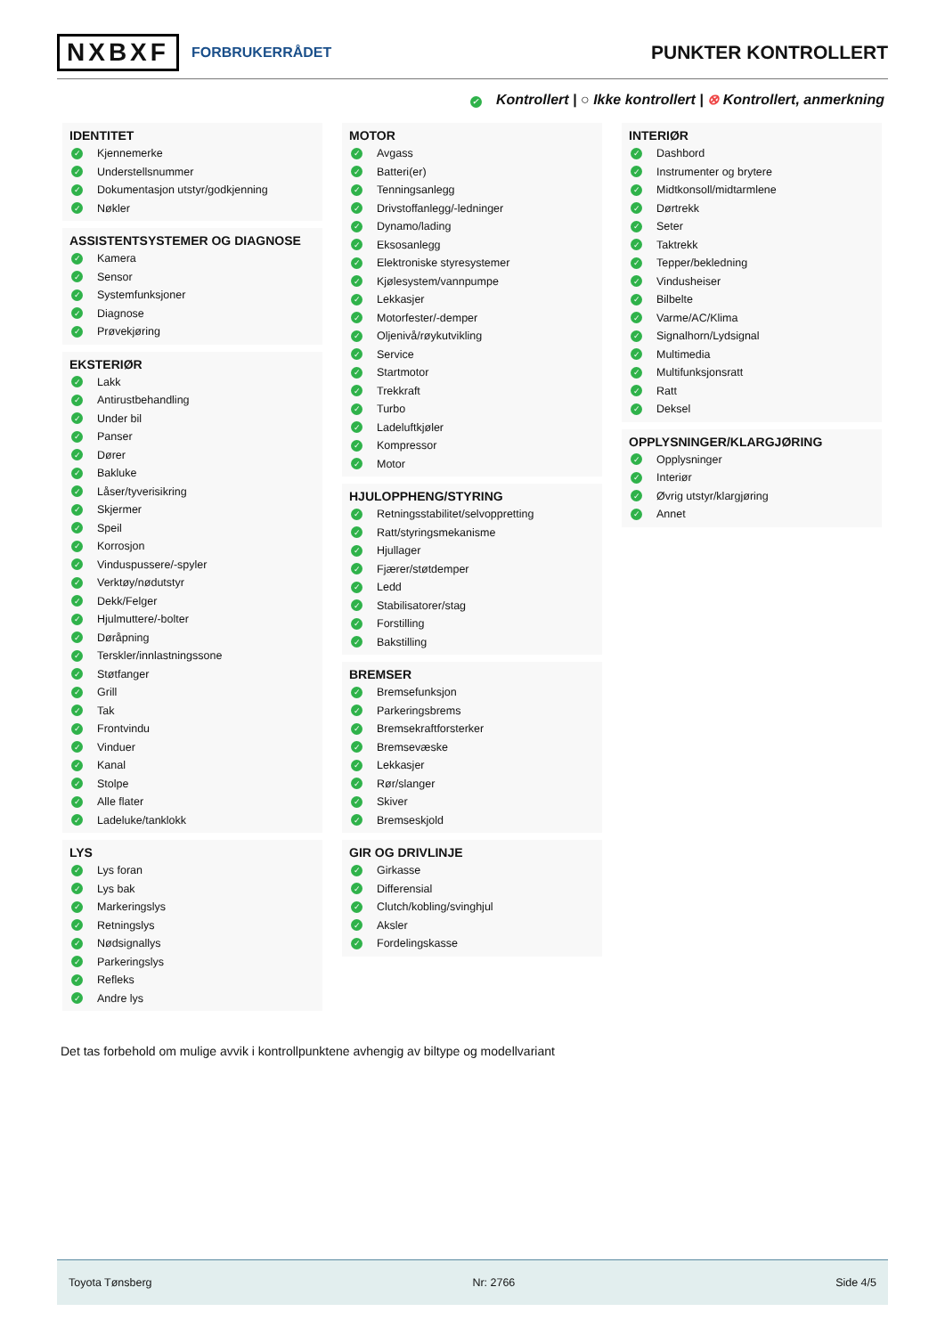NXBXF FORBRUKERRÅDET
PUNKTER KONTROLLERT
✓ Kontrollert | ○ Ikke kontrollert | ⊗ Kontrollert, anmerkning
IDENTITET
✓ Kjennemerke
✓ Understellsnummer
✓ Dokumentasjon utstyr/godkjenning
✓ Nøkler
ASSISTENTSYSTEMER OG DIAGNOSE
✓ Kamera
✓ Sensor
✓ Systemfunksjoner
✓ Diagnose
✓ Prøvekjøring
EKSTERIØR
✓ Lakk
✓ Antirustbehandling
✓ Under bil
✓ Panser
✓ Dører
✓ Bakluke
✓ Låser/tyverisikring
✓ Skjermer
✓ Speil
✓ Korrosjon
✓ Vinduspussere/-spyler
✓ Verktøy/nødutstyr
✓ Dekk/Felger
✓ Hjulmuttere/-bolter
✓ Døråpning
✓ Terskler/innlastningssone
✓ Støtfanger
✓ Grill
✓ Tak
✓ Frontvindu
✓ Vinduer
✓ Kanal
✓ Stolpe
✓ Alle flater
✓ Ladeluke/tanklokk
LYS
✓ Lys foran
✓ Lys bak
✓ Markeringslys
✓ Retningslys
✓ Nødsignallys
✓ Parkeringslys
✓ Refleks
✓ Andre lys
MOTOR
✓ Avgass
✓ Batteri(er)
✓ Tenningsanlegg
✓ Drivstoffanlegg/-ledninger
✓ Dynamo/lading
✓ Eksosanlegg
✓ Elektroniske styresystemer
✓ Kjølesystem/vannpumpe
✓ Lekkasjer
✓ Motorfester/-demper
✓ Oljenivå/røykutvikling
✓ Service
✓ Startmotor
✓ Trekkraft
✓ Turbo
✓ Ladeluftkjøler
✓ Kompressor
✓ Motor
HJULOPPHENG/STYRING
✓ Retningsstabilitet/selvoppretting
✓ Ratt/styringsmekanisme
✓ Hjullager
✓ Fjærer/støtdemper
✓ Ledd
✓ Stabilisatorer/stag
✓ Forstilling
✓ Bakstilling
BREMSER
✓ Bremsefunksjon
✓ Parkeringsbrems
✓ Bremsekraftforsterker
✓ Bremsevæske
✓ Lekkasjer
✓ Rør/slanger
✓ Skiver
✓ Bremseskjold
GIR OG DRIVLINJE
✓ Girkasse
✓ Differensial
✓ Clutch/kobling/svinghjul
✓ Aksler
✓ Fordelingskasse
INTERIØR
✓ Dashbord
✓ Instrumenter og brytere
✓ Midtkonsoll/midtarmlene
✓ Dørtrekk
✓ Seter
✓ Taktrekk
✓ Tepper/bekledning
✓ Vindusheiser
✓ Bilbelte
✓ Varme/AC/Klima
✓ Signalhorn/Lydsignal
✓ Multimedia
✓ Multifunksjonsratt
✓ Ratt
✓ Deksel
OPPLYSNINGER/KLARGJØRING
✓ Opplysninger
✓ Interiør
✓ Øvrig utstyr/klargjøring
✓ Annet
Det tas forbehold om mulige avvik i kontrollpunktene avhengig av biltype og modellvariant
Toyota Tønsberg Nr: 2766 Side 4/5